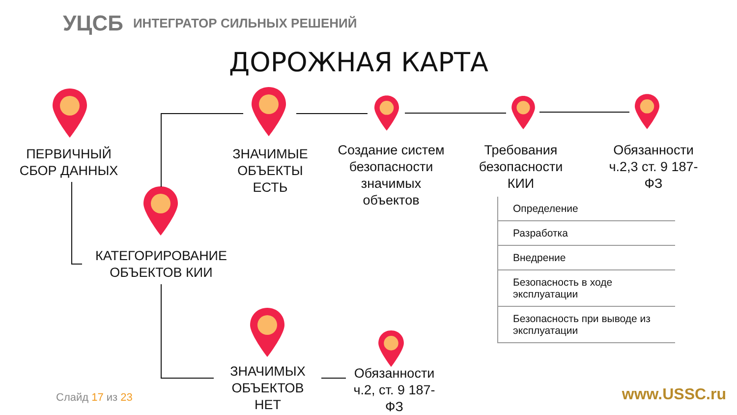УЦСБ ИНТЕГРАТОР СИЛЬНЫХ РЕШЕНИЙ
ДОРОЖНАЯ КАРТА
ПЕРВИЧНЫЙ
СБОР ДАННЫХ
ЗНАЧИМЫЕ
ОБЪЕКТЫ
ЕСТЬ
Создание систем безопасности значимых объектов
Требования безопасности КИИ
Обязанности ч.2,3 ст. 9 187-ФЗ
КАТЕГОРИРОВАНИЕ ОБЪЕКТОВ КИИ
ЗНАЧИМЫХ
ОБЪЕКТОВ
НЕТ
Обязанности ч.2, ст. 9 187-ФЗ
Определение
Разработка
Внедрение
Безопасность в ходе эксплуатации
Безопасность при выводе из эксплуатации
Слайд 17 из 23 www.USSC.ru